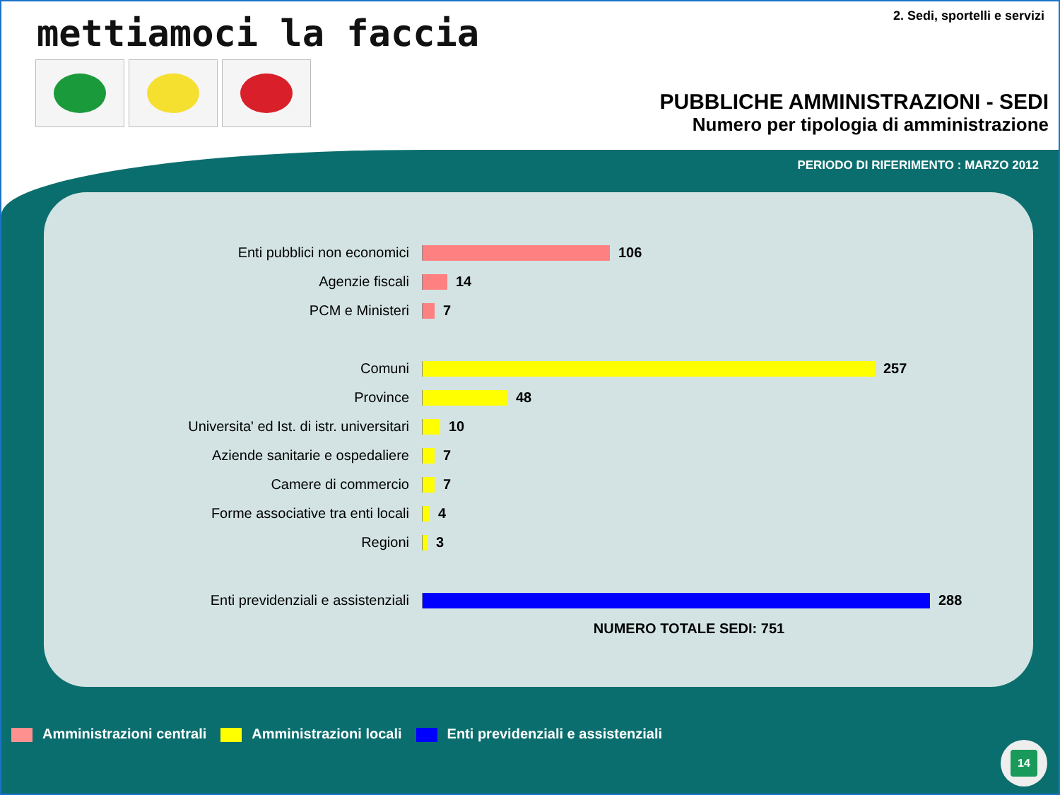mettiamoci la faccia 2. Sedi, sportelli e servizi
PUBBLICHE AMMINISTRAZIONI - SEDI
Numero per tipologia di amministrazione
PERIODO DI RIFERIMENTO : MARZO 2012
Enti pubblici non economici 106
Agenzie fiscali 14
PCM e Ministeri 7
Comuni 257
Province 48
Universita' ed Ist. di istr. universitari 10
Aziende sanitarie e ospedaliere 7
Camere di commercio 7
Forme associative tra enti locali 4
Regioni 3
Enti previdenziali e assistenziali 288
NUMERO TOTALE SEDI: 751
Amministrazioni centrali Amministrazioni locali
Enti previdenziali e assistenziali
14